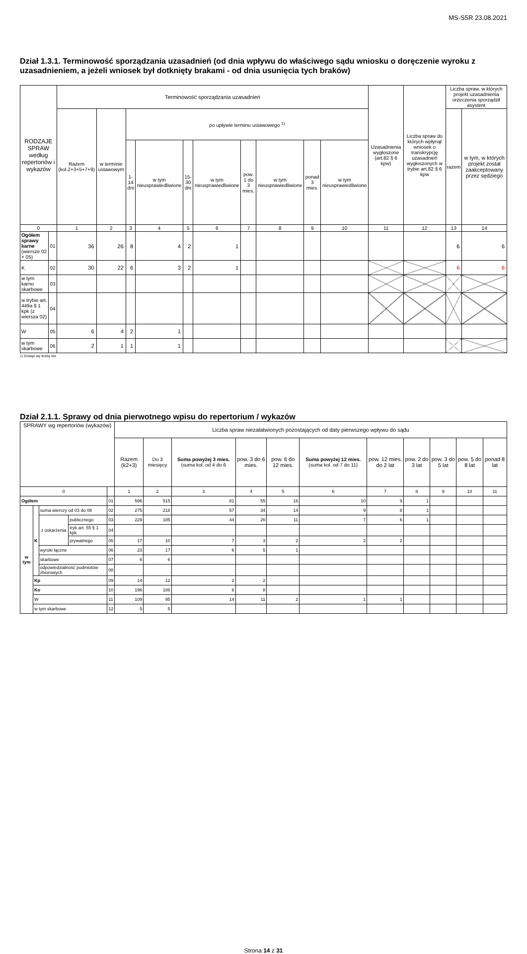MS-S5R 23.08.2021
Dział 1.3.1. Terminowość sporządzania uzasadnień (od dnia wpływu do właściwego sądu wniosku o doręczenie wyroku z uzasadnieniem, a jeżeli wniosek był dotknięty brakami - od dnia usunięcia tych braków)
| RODZAJE SPRAW według repertoriów i wykazów | | Terminowość sporządzania uzasadnień | | | | | | | | | | Uzasadnienia wygłoszone (art.82 § 6 kpw) | Liczba spraw do których wpłynął wniosek o transkrypcję uzasadnień wygłoszonych w trybie art.82 § 6 kpw | Liczba spraw, w których projekt uzasadnienia orzeczenia sporządził asystent | |
| --- | --- | --- | --- | --- | --- | --- | --- | --- | --- | --- | --- | --- | --- | --- | --- |
| | | Razem (kol.2+3+5+7+9) | w terminie ustawowym | po upływie terminu ustawowego <sup>1)</sup> | | | | | | | | | | razem | w tym, w których projekt został zaakceptowany przez sędziego |
| | | | | 1-14 dni | w tym nieusprawiedliwione | 15-30 dni | w tym nieusprawiedliwione | pow. 1 do 3 mies. | w tym nieusprawiedliwione | ponad 3 mies. | w tym nieusprawiedliwione | | | | |
| 0 | | 1 | 2 | 3 | 4 | 5 | 6 | 7 | 8 | 9 | 10 | 11 | 12 | 13 | 14 |
| Ogółem sprawy karne (wiersze 02 + 05) | 01 | 36 | 26 | 8 | 4 | 2 | 1 | | | | | | | 6 | 6 |
| K | 02 | 30 | 22 | 6 | 3 | 2 | 1 | | | | | | | 6 | 6 |
| w tym karno skarbowe | 03 | | | | | | | | | | | | | | |
| w trybie art. 449a § 1 kpk (z wiersza 02) | 04 | | | | | | | | | | | | | | |
| W | 05 | 6 | 4 | 2 | 1 | | | | | | | | | | |
| w tym skarbowe | 06 | 2 | 1 | 1 | 1 | | | | | | | | | | |
1) Dodaje się liczbę dni.
Dział 2.1.1. Sprawy od dnia pierwotnego wpisu do repertorium / wykazów
| SPRAWY wg repertoriów (wykazów) | | | | | Liczba spraw niezałatwionych pozostających od daty pierwszego wpływu do sądu | | | | | | | | | | |
| --- | --- | --- | --- | --- | --- | --- | --- | --- | --- | --- | --- | --- | --- | --- | --- |
| | | | | | Razem (k2+3) | Do 3 miesięcy | Suma powyżej 3 mies. (suma kol. od 4 do 6 | pow. 3 do 6 mies. | pow. 6 do 12 mies. | Suma powyżej 12 mies. (suma kol. od 7 do 11) | pow. 12 mies. do 2 lat | pow. 2 do 3 lat | pow. 3 do 5 lat | pow. 5 do 8 lat | ponad 8 lat |
| 0 | | | | | 1 | 2 | 3 | 4 | 5 | 6 | 7 | 8 | 9 | 10 | 11 |
| Ogółem | | | | 01 | 596 | 515 | 81 | 55 | 16 | 10 | 9 | 1 | | | |
| w tym | K | suma wierszy od 03 do 08 | | 02 | 275 | 218 | 57 | 34 | 14 | 9 | 8 | 1 | | | |
| | | z oskarżenia | publicznego | 03 | 229 | 185 | 44 | 26 | 11 | 7 | 6 | 1 | | | |
| | | | tryb art. 55 § 1 kpk | 04 | | | | | | | | | | | |
| | | | prywatnego | 05 | 17 | 10 | 7 | 3 | 2 | 2 | 2 | | | | |
| | | wyroki łączne | | 06 | 23 | 17 | 6 | 5 | 1 | | | | | | |
| | | skarbowe | | 07 | 6 | 6 | | | | | | | | | |
| | | odpowiedzialność podmiotów zbiorowych | | 08 | | | | | | | | | | | |
| | Kp | | | 09 | 14 | 12 | 2 | 2 | | | | | | | |
| | Ko | | | 10 | 196 | 188 | 8 | 8 | | | | | | | |
| | W | | | 11 | 109 | 95 | 14 | 11 | 2 | 1 | 1 | | | | |
| | w tym skarbowe | | | 12 | 5 | 5 | | | | | | | | | |
Strona 14 z 31